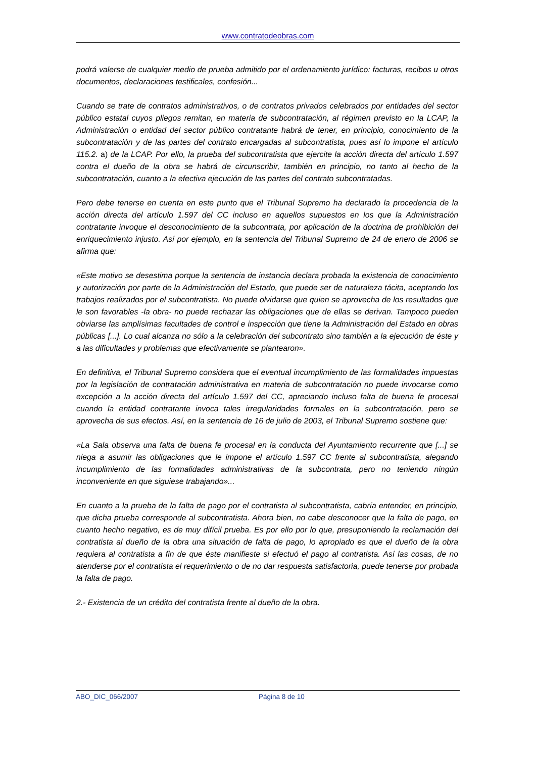www.contratodeobras.com
podrá valerse de cualquier medio de prueba admitido por el ordenamiento jurídico: facturas, recibos u otros documentos, declaraciones testificales, confesión...
Cuando se trate de contratos administrativos, o de contratos privados celebrados por entidades del sector público estatal cuyos pliegos remitan, en materia de subcontratación, al régimen previsto en la LCAP, la Administración o entidad del sector público contratante habrá de tener, en principio, conocimiento de la subcontratación y de las partes del contrato encargadas al subcontratista, pues así lo impone el artículo 115.2. a) de la LCAP. Por ello, la prueba del subcontratista que ejercite la acción directa del artículo 1.597 contra el dueño de la obra se habrá de circunscribir, también en principio, no tanto al hecho de la subcontratación, cuanto a la efectiva ejecución de las partes del contrato subcontratadas.
Pero debe tenerse en cuenta en este punto que el Tribunal Supremo ha declarado la procedencia de la acción directa del artículo 1.597 del CC incluso en aquellos supuestos en los que la Administración contratante invoque el desconocimiento de la subcontrata, por aplicación de la doctrina de prohibición del enriquecimiento injusto. Así por ejemplo, en la sentencia del Tribunal Supremo de 24 de enero de 2006 se afirma que:
«Este motivo se desestima porque la sentencia de instancia declara probada la existencia de conocimiento y autorización por parte de la Administración del Estado, que puede ser de naturaleza tácita, aceptando los trabajos realizados por el subcontratista. No puede olvidarse que quien se aprovecha de los resultados que le son favorables -la obra- no puede rechazar las obligaciones que de ellas se derivan. Tampoco pueden obviarse las amplísimas facultades de control e inspección que tiene la Administración del Estado en obras públicas [...]. Lo cual alcanza no sólo a la celebración del subcontrato sino también a la ejecución de éste y a las dificultades y problemas que efectivamente se plantearon».
En definitiva, el Tribunal Supremo considera que el eventual incumplimiento de las formalidades impuestas por la legislación de contratación administrativa en materia de subcontratación no puede invocarse como excepción a la acción directa del artículo 1.597 del CC, apreciando incluso falta de buena fe procesal cuando la entidad contratante invoca tales irregularidades formales en la subcontratación, pero se aprovecha de sus efectos. Así, en la sentencia de 16 de julio de 2003, el Tribunal Supremo sostiene que:
«La Sala observa una falta de buena fe procesal en la conducta del Ayuntamiento recurrente que [...] se niega a asumir las obligaciones que le impone el artículo 1.597 CC frente al subcontratista, alegando incumplimiento de las formalidades administrativas de la subcontrata, pero no teniendo ningún inconveniente en que siguiese trabajando»...
En cuanto a la prueba de la falta de pago por el contratista al subcontratista, cabría entender, en principio, que dicha prueba corresponde al subcontratista. Ahora bien, no cabe desconocer que la falta de pago, en cuanto hecho negativo, es de muy difícil prueba. Es por ello por lo que, presuponiendo la reclamación del contratista al dueño de la obra una situación de falta de pago, lo apropiado es que el dueño de la obra requiera al contratista a fin de que éste manifieste si efectuó el pago al contratista. Así las cosas, de no atenderse por el contratista el requerimiento o de no dar respuesta satisfactoria, puede tenerse por probada la falta de pago.
2.- Existencia de un crédito del contratista frente al dueño de la obra.
ABO_DIC_066/2007 Página 8 de 10